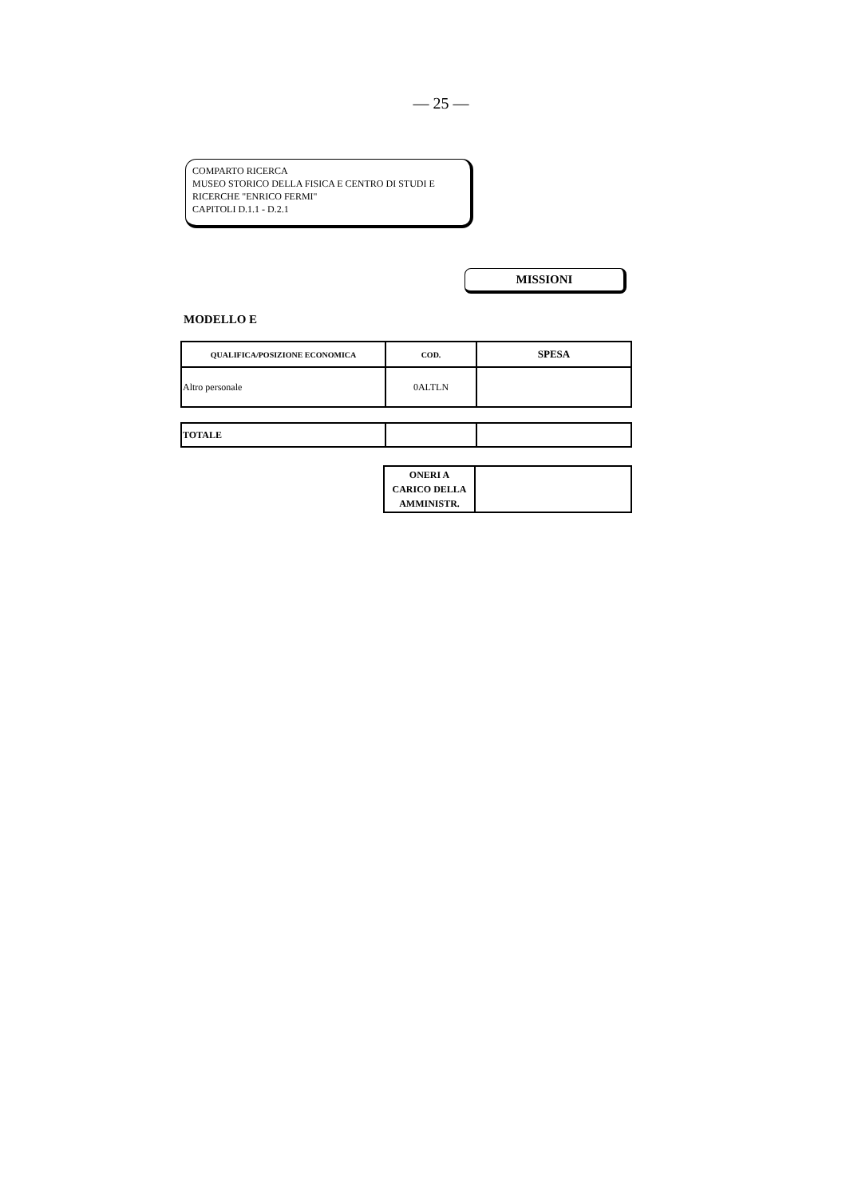— 25 —
COMPARTO RICERCA
MUSEO STORICO DELLA FISICA E CENTRO DI STUDI E RICERCHE "ENRICO FERMI"
CAPITOLI D.1.1 - D.2.1
MISSIONI
MODELLO E
| QUALIFICA/POSIZIONE ECONOMICA | COD. | SPESA |
| --- | --- | --- |
| Altro personale | 0ALTLN | |
| TOTALE | | |
| ONERI A CARICO DELLA AMMINISTR. | |